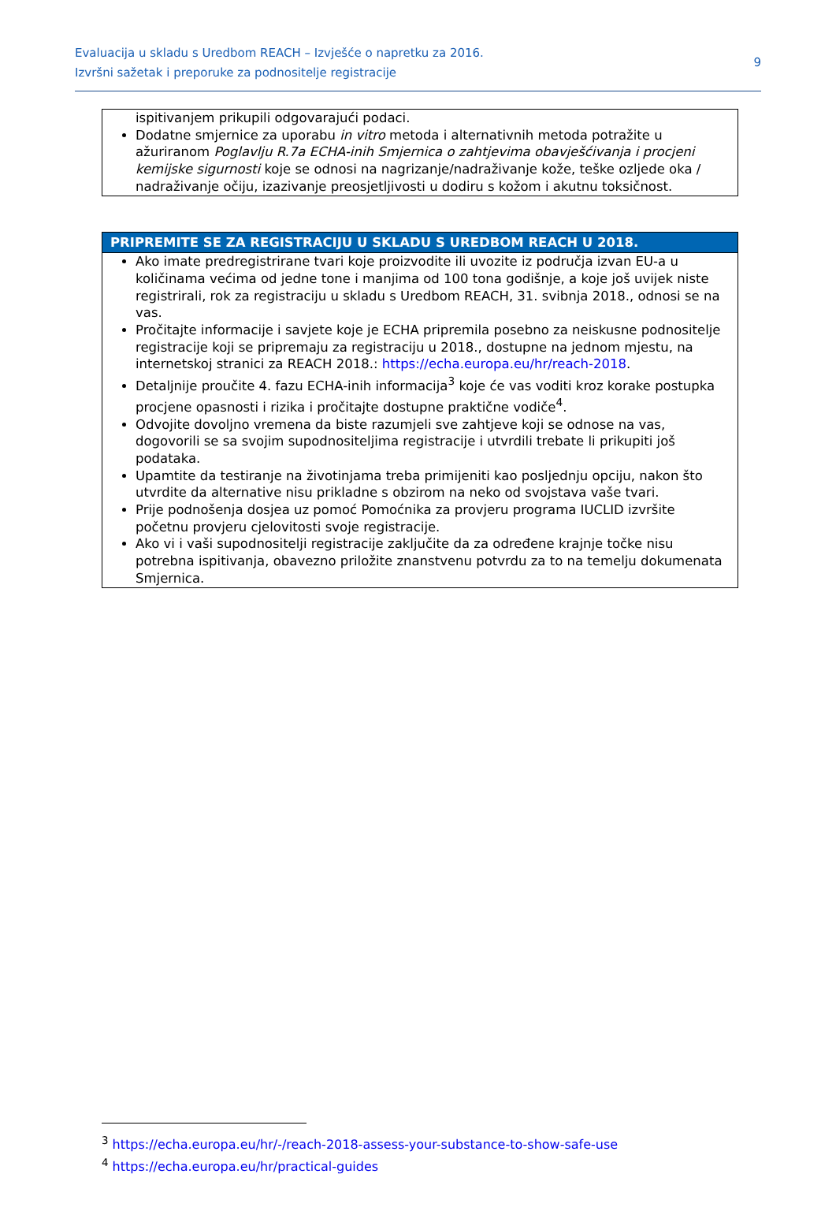Evaluacija u skladu s Uredbom REACH – Izvješće o napretku za 2016.
Izvršni sažetak i preporuke za podnositelje registracije
9
ispitivanjem prikupili odgovarajući podaci.
Dodatne smjernice za uporabu in vitro metoda i alternativnih metoda potražite u ažuriranom Poglavlju R.7a ECHA-inih Smjernica o zahtjevima obavješćivanja i procjeni kemijske sigurnosti koje se odnosi na nagrizanje/nadraživanje kože, teške ozljede oka / nadraživanje očiju, izazivanje preosjetljivosti u dodiru s kožom i akutnu toksičnost.
PRIPREMITE SE ZA REGISTRACIJU U SKLADU S UREDBOM REACH U 2018.
Ako imate predregistrirane tvari koje proizvodite ili uvozite iz područja izvan EU-a u količinama većima od jedne tone i manjima od 100 tona godišnje, a koje još uvijek niste registrirali, rok za registraciju u skladu s Uredbom REACH, 31. svibnja 2018., odnosi se na vas.
Pročitajte informacije i savjete koje je ECHA pripremila posebno za neiskusne podnositelje registracije koji se pripremaju za registraciju u 2018., dostupne na jednom mjestu, na internetskoj stranici za REACH 2018.: https://echa.europa.eu/hr/reach-2018.
Detaljnije proučite 4. fazu ECHA-inih informacija<sup>3</sup> koje će vas voditi kroz korake postupka procjene opasnosti i rizika i pročitajte dostupne praktične vodiče<sup>4</sup>.
Odvojite dovoljno vremena da biste razumjeli sve zahtjeve koji se odnose na vas, dogovorili se sa svojim supodnositeljima registracije i utvrdili trebate li prikupiti još podataka.
Upamtite da testiranje na životinjama treba primijeniti kao posljednju opciju, nakon što utvrdite da alternative nisu prikladne s obzirom na neko od svojstava vaše tvari.
Prije podnošenja dosjea uz pomoć Pomoćnika za provjeru programa IUCLID izvršite početnu provjeru cjelovitosti svoje registracije.
Ako vi i vaši supodnositelji registracije zaključite da za određene krajnje točke nisu potrebna ispitivanja, obavezno priložite znanstvenu potvrdu za to na temelju dokumenata Smjernica.
<sup>3</sup> https://echa.europa.eu/hr/-/reach-2018-assess-your-substance-to-show-safe-use
<sup>4</sup> https://echa.europa.eu/hr/practical-guides